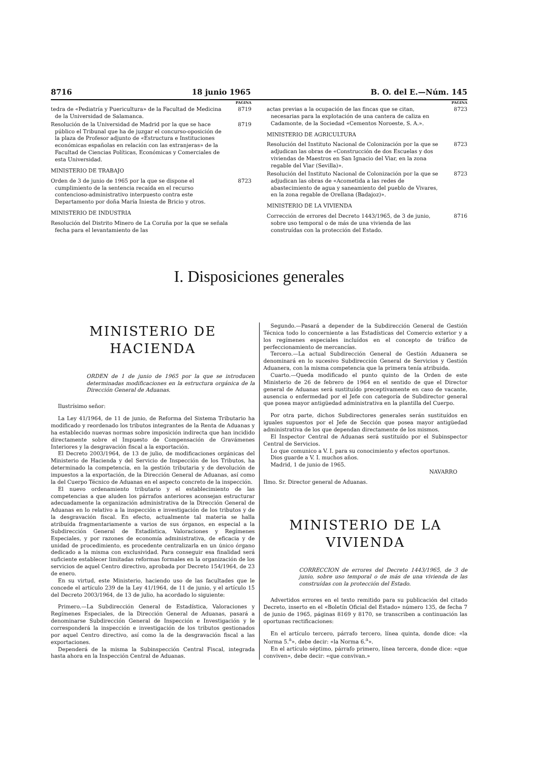8716 18 junio 1965 B. O. del E.—Núm. 145
PAGINA
tedra de «Pediatría y Puericultura» de la Facultad de Medicina de la Universidad de Salamanca. 8719
Resolución de la Universidad de Madrid por la que se hace público el Tribunal que ha de juzgar el concurso-oposición de la plaza de Profesor adjunto de «Estructura e Instituciones económicas españolas en relación con las extranjeras» de la Facultad de Ciencias Políticas, Económicas y Comerciales de esta Universidad. 8719
MINISTERIO DE TRABAJO
Orden de 3 de junio de 1965 por la que se dispone el cumplimiento de la sentencia recaída en el recurso contencioso-administrativo interpuesto contra este Departamento por doña María Iniesta de Bricio y otros. 8723
MINISTERIO DE INDUSTRIA
Resolución del Distrito Minero de La Coruña por la que se señala fecha para el levantamiento de las
PAGINA
actas previas a la ocupación de las fincas que se citan, necesarias para la explotación de una cantera de caliza en Cadamonte, de la Sociedad «Cementos Noroeste, S. A.». 8723
MINISTERIO DE AGRICULTURA
Resolución del Instituto Nacional de Colonización por la que se adjudican las obras de «Construcción de dos Escuelas y dos viviendas de Maestros en San Ignacio del Viar, en la zona regable del Viar (Sevilla)». 8723
Resolución del Instituto Nacional de Colonización por la que se adjudican las obras de «Acometida a las redes de abastecimiento de agua y saneamiento del pueblo de Vivares, en la zona regable de Orellana (Badajoz)». 8723
MINISTERIO DE LA VIVIENDA
Corrección de errores del Decreto 1443/1965, de 3 de junio, sobre uso temporal o de más de una vivienda de las construídas con la protección del Estado. 8716
I. Disposiciones generales
MINISTERIO DE HACIENDA
ORDEN de 1 de junio de 1965 por la que se introducen determinadas modificaciones en la estructura orgánica de la Dirección General de Aduanas.
Ilustrísimo señor:
La Ley 41/1964, de 11 de junio, de Reforma del Sistema Tributario ha modificado y reordenado los tributos integrantes de la Renta de Aduanas y ha establecido nuevas normas sobre imposición indirecta que han incidido directamente sobre el Impuesto de Compensación de Gravámenes Interiores y la desgravación fiscal a la exportación.
El Decreto 2003/1964, de 13 de julio, de modificaciones orgánicas del Ministerio de Hacienda y del Servicio de Inspección de los Tributos, ha determinado la competencia, en la gestión tributaria y de devolución de impuestos a la exportación, de la Dirección General de Aduanas, así como la del Cuerpo Técnico de Aduanas en el aspecto concreto de la inspección.
El nuevo ordenamiento tributario y el establecimiento de las competencias a que aluden los párrafos anteriores aconsejan estructurar adecuadamente la organización administrativa de la Dirección General de Aduanas en lo relativo a la inspección e investigación de los tributos y de la desgravación fiscal. En efecto, actualmente tal materia se halla atribuída fragmentariamente a varios de sus órganos, en especial a la Subdirección General de Estadística, Valoraciones y Regímenes Especiales, y por razones de economía administrativa, de eficacia y de unidad de procedimiento, es procedente centralizarla en un único órgano dedicado a la misma con exclusividad. Para conseguir esa finalidad será suficiente establecer limitadas reformas formales en la organización de los servicios de aquel Centro directivo, aprobada por Decreto 154/1964, de 23 de enero.
En su virtud, este Ministerio, haciendo uso de las facultades que le concede el artículo 239 de la Ley 41/1964, de 11 de junio, y el artículo 15 del Decreto 2003/1964, de 13 de julio, ha acordado lo siguiente:
Primero.—La Subdirección General de Estadística, Valoraciones y Regímenes Especiales, de la Dirección General de Aduanas, pasará a denominarse Subdirección General de Inspección e Investigación y le corresponderá la inspección e investigación de los tributos gestionados por aquel Centro directivo, así como la de la desgravación fiscal a las exportaciones.
Dependerá de la misma la Subinspección Central Fiscal, integrada hasta ahora en la Inspección Central de Aduanas.
Segundo.—Pasará a depender de la Subdirección General de Gestión Técnica todo lo concerniente a las Estadísticas del Comercio exterior y a los regímenes especiales incluídos en el concepto de tráfico de perfeccionamiento de mercancías.
Tercero.—La actual Subdirección General de Gestión Aduanera se denominará en lo sucesivo Subdirección General de Servicios y Gestión Aduanera, con la misma competencia que la primera tenía atribuida.
Cuarto.—Queda modificado el punto quinto de la Orden de este Ministerio de 26 de febrero de 1964 en el sentido de que el Director general de Aduanas será sustituído preceptivamente en caso de vacante, ausencia o enfermedad por el Jefe con categoría de Subdirector general que posea mayor antigüedad administrativa en la plantilla del Cuerpo.
Por otra parte, dichos Subdirectores generales serán sustituídos en iguales supuestos por el Jefe de Sección que posea mayor antigüedad administrativa de los que dependan directamente de los mismos.
El Inspector Central de Aduanas será sustituído por el Subinspector Central de Servicios.
Lo que comunico a V. I. para su conocimiento y efectos oportunos.
Dios guarde a V. I. muchos años.
Madrid, 1 de junio de 1965.
NAVARRO
Ilmo. Sr. Director general de Aduanas.
MINISTERIO DE LA VIVIENDA
CORRECCION de errores del Decreto 1443/1965, de 3 de junio, sobre uso temporal o de más de una vivienda de las construídas con la protección del Estado.
Advertidos errores en el texto remitido para su publicación del citado Decreto, inserto en el «Boletín Oficial del Estado» número 135, de fecha 7 de junio de 1965, páginas 8169 y 8170, se transcriben a continuación las oportunas rectificaciones:
En el artículo tercero, párrafo tercero, línea quinta, donde dice: «la Norma 5.<sup>a</sup>», debe decir: «la Norma 6.<sup>a</sup>».
En el artículo séptimo, párrafo primero, línea tercera, donde dice: «que conviven», debe decir: «que convivan.»